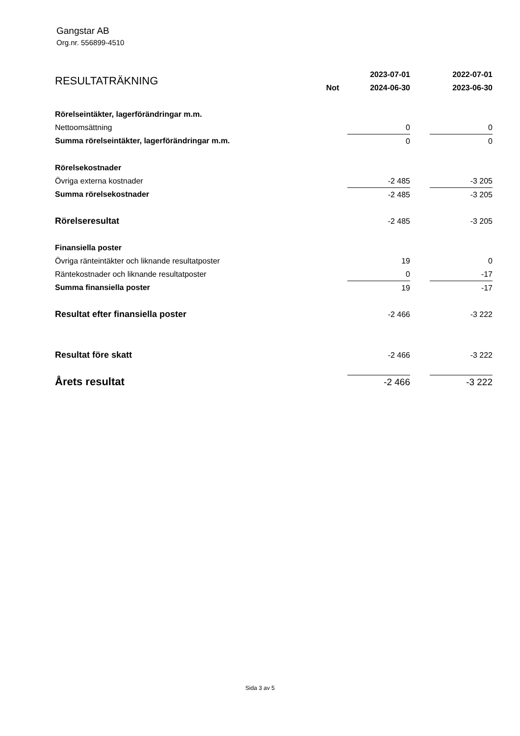Gangstar AB
Org.nr. 556899-4510
| RESULTATRÄKNING | | 2023-07-01 | | 2022-07-01 |
| --- | --- | --- | --- | --- |
| | Not | 2024-06-30 | | 2023-06-30 |
| Rörelseintäkter, lagerförändringar m.m. | | | | |
| Nettoomsättning | | 0 | | 0 |
| Summa rörelseintäkter, lagerförändringar m.m. | | 0 | | 0 |
| Rörelsekostnader | | | | |
| Övriga externa kostnader | | -2 485 | | -3 205 |
| Summa rörelsekostnader | | -2 485 | | -3 205 |
| Rörelseresultat | | -2 485 | | -3 205 |
| Finansiella poster | | | | |
| Övriga ränteintäkter och liknande resultatposter | | 19 | | 0 |
| Räntekostnader och liknande resultatposter | | 0 | | -17 |
| Summa finansiella poster | | 19 | | -17 |
| Resultat efter finansiella poster | | -2 466 | | -3 222 |
| Resultat före skatt | | -2 466 | | -3 222 |
| Årets resultat | | -2 466 | | -3 222 |
Sida 3 av 5